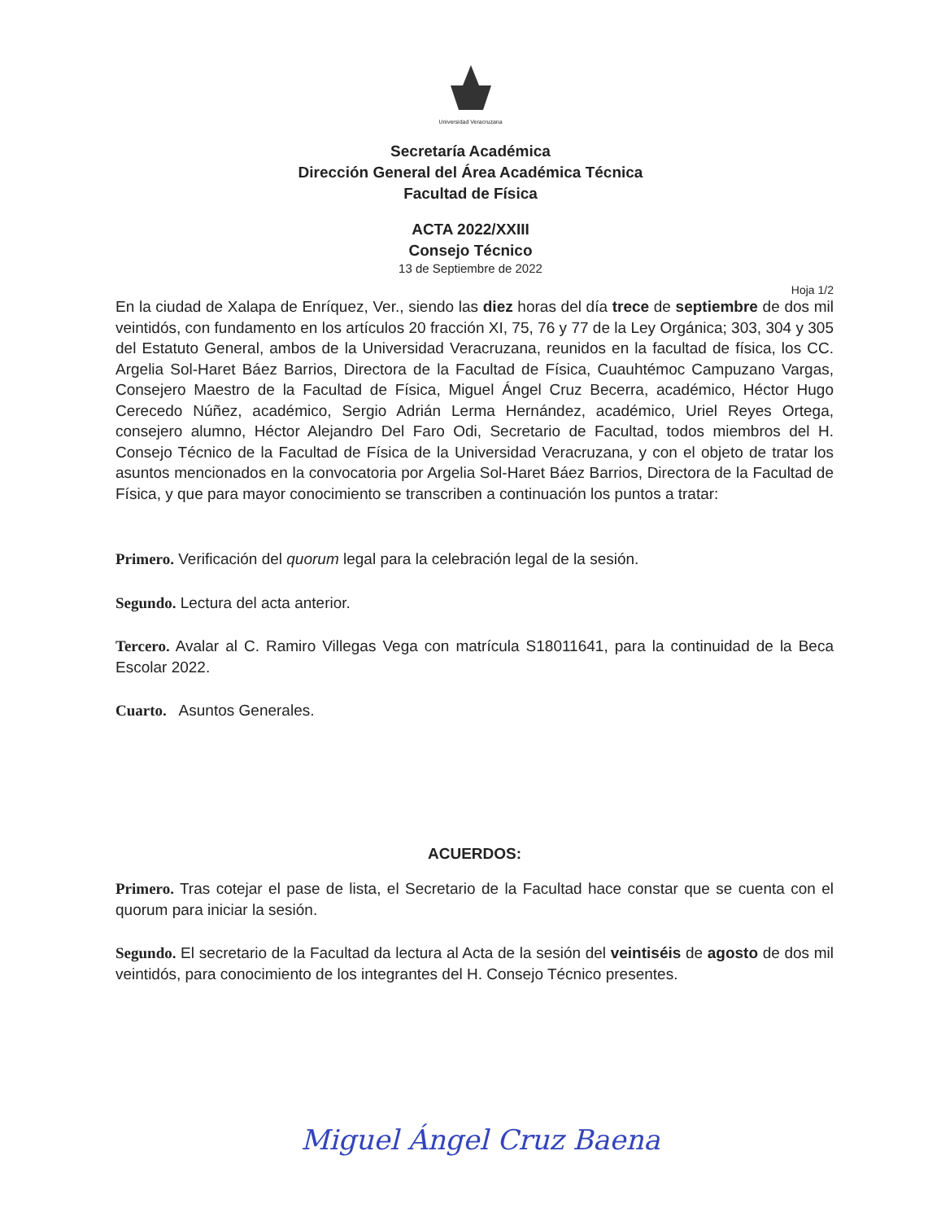Universidad Veracruzana
Secretaría Académica
Dirección General del Área Académica Técnica
Facultad de Física
ACTA 2022/XXIII
Consejo Técnico
13 de Septiembre de 2022
Hoja 1/2
En la ciudad de Xalapa de Enríquez, Ver., siendo las diez horas del día trece de septiembre de dos mil veintidós, con fundamento en los artículos 20 fracción XI, 75, 76 y 77 de la Ley Orgánica; 303, 304 y 305 del Estatuto General, ambos de la Universidad Veracruzana, reunidos en la facultad de física, los CC. Argelia Sol-Haret Báez Barrios, Directora de la Facultad de Física, Cuauhtémoc Campuzano Vargas, Consejero Maestro de la Facultad de Física, Miguel Ángel Cruz Becerra, académico, Héctor Hugo Cerecedo Núñez, académico, Sergio Adrián Lerma Hernández, académico, Uriel Reyes Ortega, consejero alumno, Héctor Alejandro Del Faro Odi, Secretario de Facultad, todos miembros del H. Consejo Técnico de la Facultad de Física de la Universidad Veracruzana, y con el objeto de tratar los asuntos mencionados en la convocatoria por Argelia Sol-Haret Báez Barrios, Directora de la Facultad de Física, y que para mayor conocimiento se transcriben a continuación los puntos a tratar:
Primero. Verificación del quorum legal para la celebración legal de la sesión.
Segundo. Lectura del acta anterior.
Tercero. Avalar al C. Ramiro Villegas Vega con matrícula S18011641, para la continuidad de la Beca Escolar 2022.
Cuarto. Asuntos Generales.
ACUERDOS:
Primero. Tras cotejar el pase de lista, el Secretario de la Facultad hace constar que se cuenta con el quorum para iniciar la sesión.
Segundo. El secretario de la Facultad da lectura al Acta de la sesión del veintiséis de agosto de dos mil veintidós, para conocimiento de los integrantes del H. Consejo Técnico presentes.
Miguel Ángel Cruz Baena